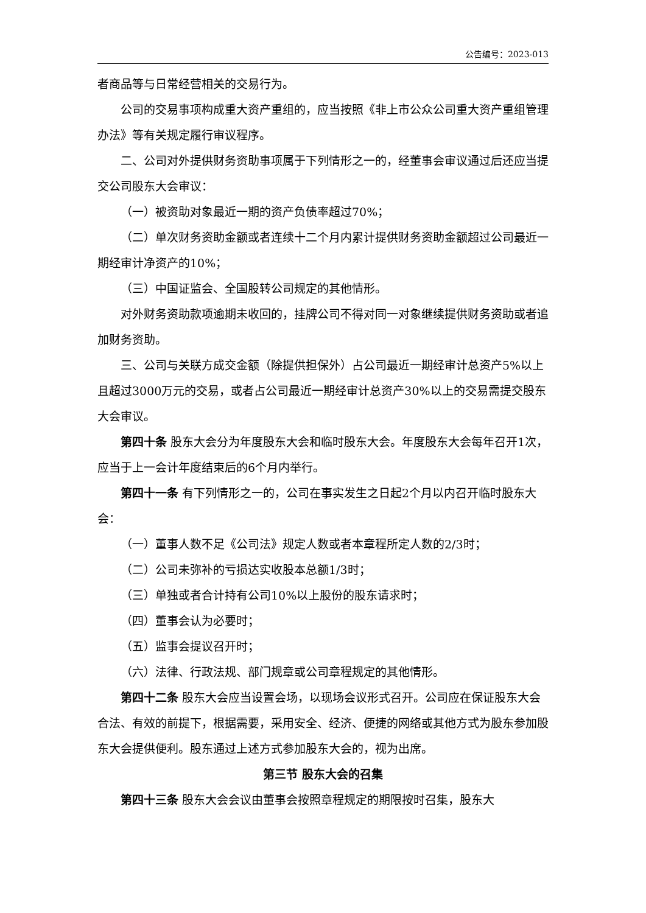公告编号：2023-013
者商品等与日常经营相关的交易行为。
公司的交易事项构成重大资产重组的，应当按照《非上市公众公司重大资产重组管理办法》等有关规定履行审议程序。
二、公司对外提供财务资助事项属于下列情形之一的，经董事会审议通过后还应当提交公司股东大会审议：
（一）被资助对象最近一期的资产负债率超过70%；
（二）单次财务资助金额或者连续十二个月内累计提供财务资助金额超过公司最近一期经审计净资产的10%；
（三）中国证监会、全国股转公司规定的其他情形。
对外财务资助款项逾期未收回的，挂牌公司不得对同一对象继续提供财务资助或者追加财务资助。
三、公司与关联方成交金额（除提供担保外）占公司最近一期经审计总资产5%以上且超过3000万元的交易，或者占公司最近一期经审计总资产30%以上的交易需提交股东大会审议。
第四十条 股东大会分为年度股东大会和临时股东大会。年度股东大会每年召开1次，应当于上一会计年度结束后的6个月内举行。
第四十一条 有下列情形之一的，公司在事实发生之日起2个月以内召开临时股东大会：
（一）董事人数不足《公司法》规定人数或者本章程所定人数的2/3时；
（二）公司未弥补的亏损达实收股本总额1/3时；
（三）单独或者合计持有公司10%以上股份的股东请求时；
（四）董事会认为必要时；
（五）监事会提议召开时；
（六）法律、行政法规、部门规章或公司章程规定的其他情形。
第四十二条 股东大会应当设置会场，以现场会议形式召开。公司应在保证股东大会合法、有效的前提下，根据需要，采用安全、经济、便捷的网络或其他方式为股东参加股东大会提供便利。股东通过上述方式参加股东大会的，视为出席。
第三节 股东大会的召集
第四十三条 股东大会会议由董事会按照章程规定的期限按时召集，股东大